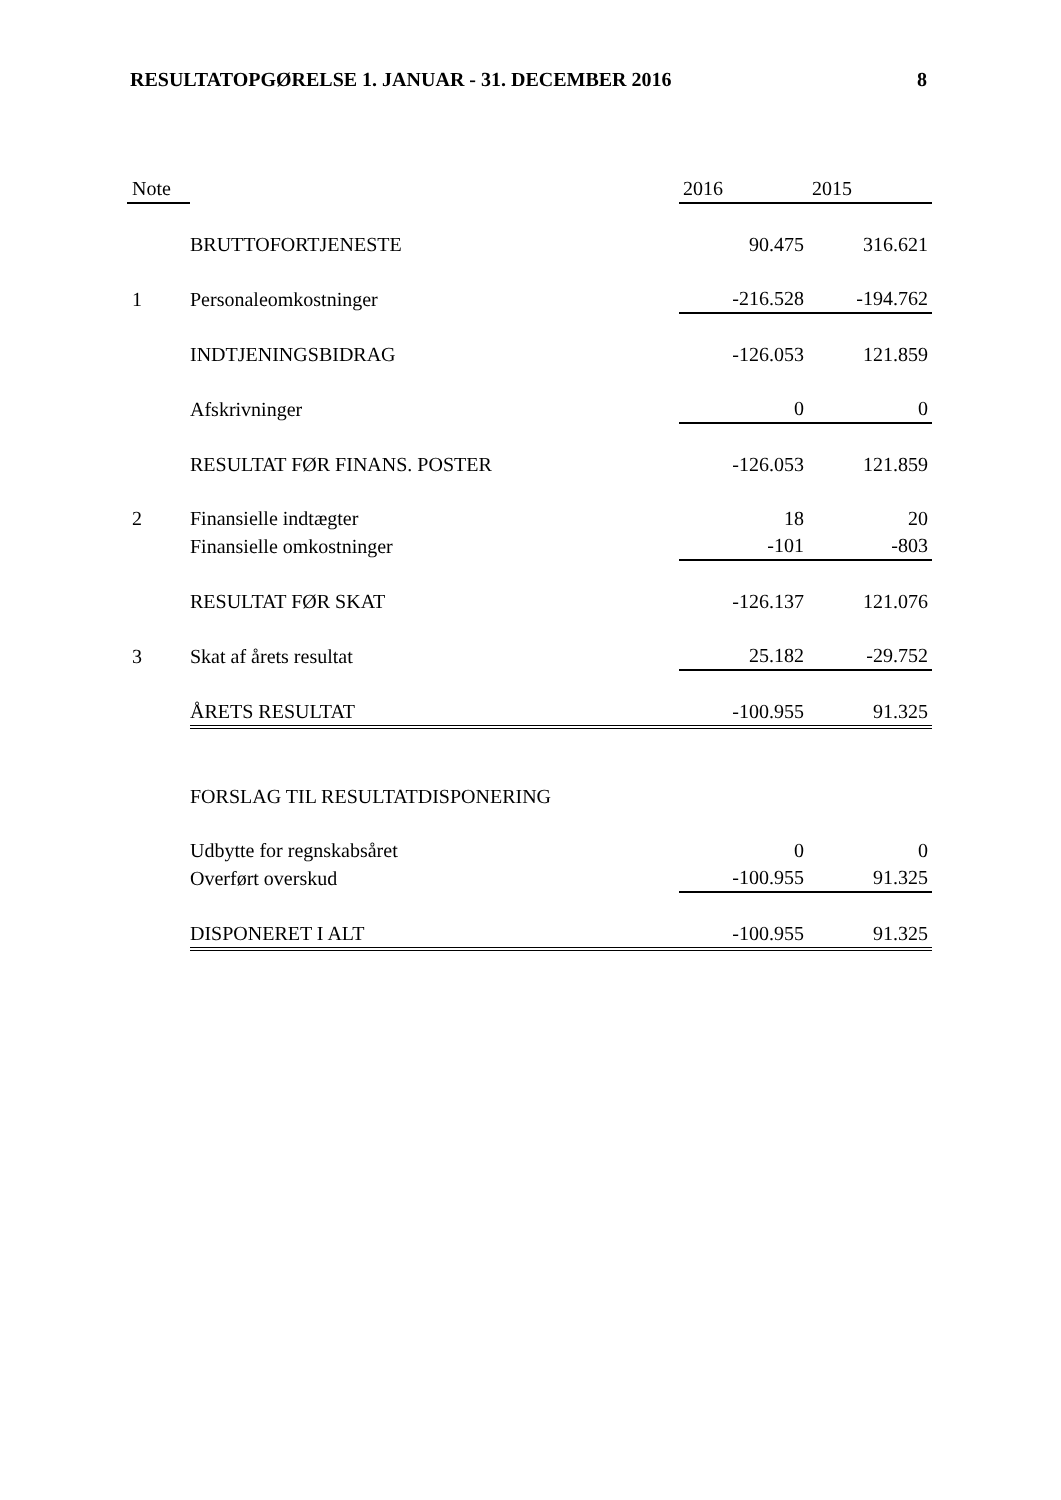RESULTATOPGØRELSE 1. JANUAR - 31. DECEMBER 2016 8
| Note | | | 2016 | 2015 |
| --- | --- | --- | --- | --- |
| | BRUTTOFORTJENESTE | | 90.475 | 316.621 |
| 1 | Personaleomkostninger | | -216.528 | -194.762 |
| | INDTJENINGSBIDRAG | | -126.053 | 121.859 |
| | Afskrivninger | | 0 | 0 |
| | RESULTAT FØR FINANS. POSTER | | -126.053 | 121.859 |
| 2 | Finansielle indtægter | | 18 | 20 |
| | Finansielle omkostninger | | -101 | -803 |
| | RESULTAT FØR SKAT | | -126.137 | 121.076 |
| 3 | Skat af årets resultat | | 25.182 | -29.752 |
| | ÅRETS RESULTAT | | -100.955 | 91.325 |
| | FORSLAG TIL RESULTATDISPONERING | | | |
| | Udbytte for regnskabsåret | | 0 | 0 |
| | Overført overskud | | -100.955 | 91.325 |
| | DISPONERET I ALT | | -100.955 | 91.325 |